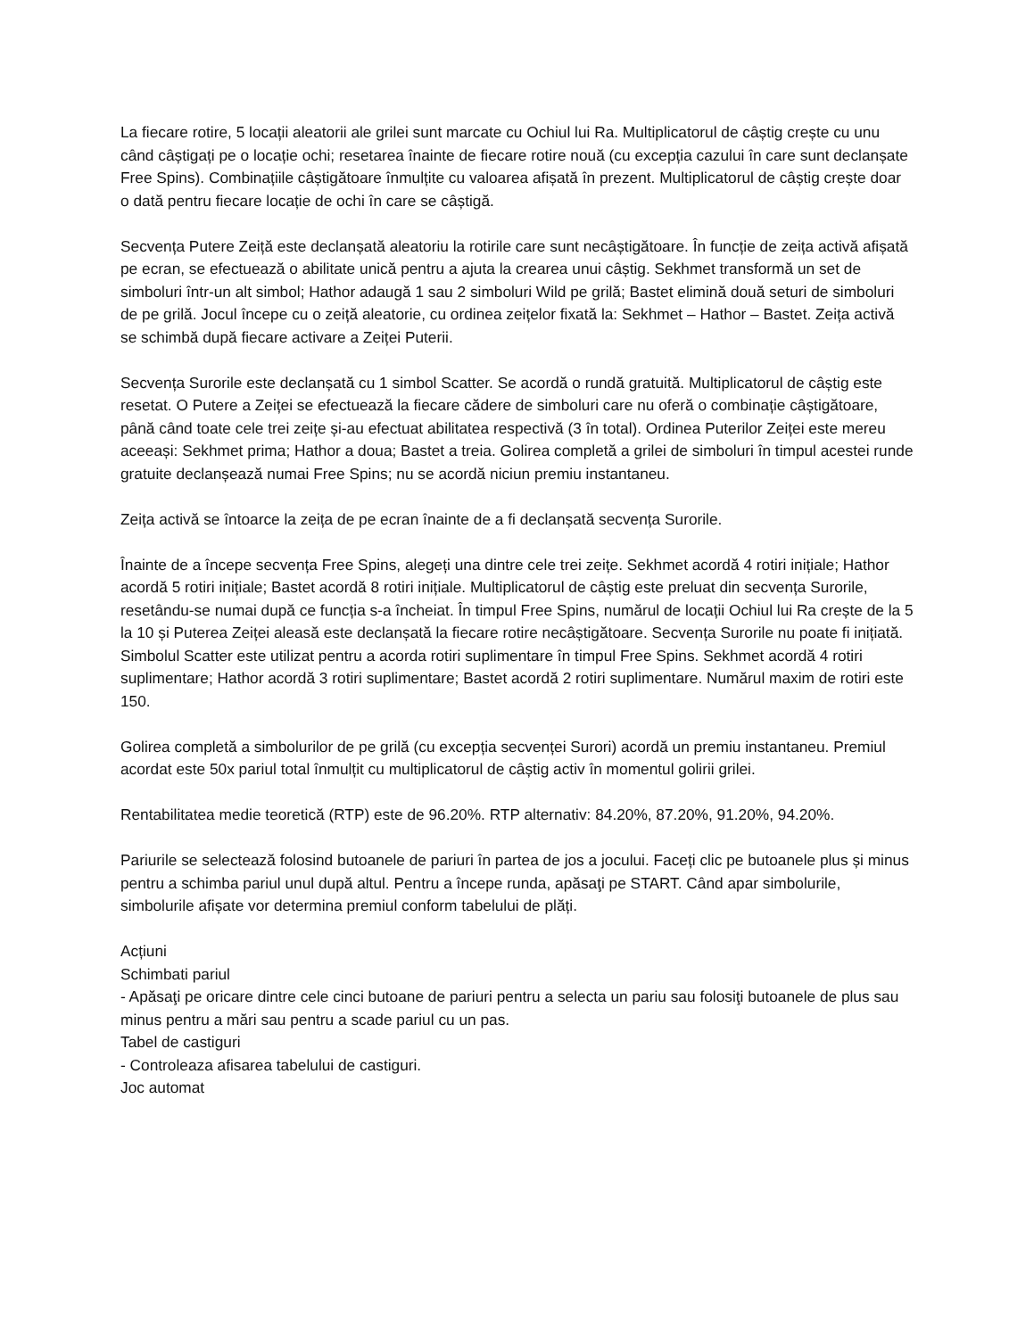La fiecare rotire, 5 locații aleatorii ale grilei sunt marcate cu Ochiul lui Ra. Multiplicatorul de câștig crește cu unu când câștigați pe o locație ochi; resetarea înainte de fiecare rotire nouă (cu excepția cazului în care sunt declanșate Free Spins). Combinațiile câștigătoare înmulțite cu valoarea afișată în prezent. Multiplicatorul de câștig crește doar o dată pentru fiecare locație de ochi în care se câștigă.
Secvența Putere Zeiță este declanșată aleatoriu la rotirile care sunt necâștigătoare. În funcție de zeița activă afișată pe ecran, se efectuează o abilitate unică pentru a ajuta la crearea unui câștig. Sekhmet transformă un set de simboluri într-un alt simbol; Hathor adaugă 1 sau 2 simboluri Wild pe grilă; Bastet elimină două seturi de simboluri de pe grilă. Jocul începe cu o zeiță aleatorie, cu ordinea zeițelor fixată la: Sekhmet – Hathor – Bastet. Zeița activă se schimbă după fiecare activare a Zeiței Puterii.
Secvența Surorile este declanșată cu 1 simbol Scatter. Se acordă o rundă gratuită. Multiplicatorul de câștig este resetat. O Putere a Zeiței se efectuează la fiecare cădere de simboluri care nu oferă o combinație câștigătoare, până când toate cele trei zeițe și-au efectuat abilitatea respectivă (3 în total). Ordinea Puterilor Zeiței este mereu aceeași: Sekhmet prima; Hathor a doua; Bastet a treia. Golirea completă a grilei de simboluri în timpul acestei runde gratuite declanșează numai Free Spins; nu se acordă niciun premiu instantaneu.
Zeița activă se întoarce la zeița de pe ecran înainte de a fi declanșată secvența Surorile.
Înainte de a începe secvența Free Spins, alegeți una dintre cele trei zeițe. Sekhmet acordă 4 rotiri inițiale; Hathor acordă 5 rotiri inițiale; Bastet acordă 8 rotiri inițiale. Multiplicatorul de câștig este preluat din secvența Surorile, resetându-se numai după ce funcția s-a încheiat. În timpul Free Spins, numărul de locații Ochiul lui Ra crește de la 5 la 10 și Puterea Zeiței aleasă este declanșată la fiecare rotire necâștigătoare. Secvența Surorile nu poate fi inițiată. Simbolul Scatter este utilizat pentru a acorda rotiri suplimentare în timpul Free Spins. Sekhmet acordă 4 rotiri suplimentare; Hathor acordă 3 rotiri suplimentare; Bastet acordă 2 rotiri suplimentare. Numărul maxim de rotiri este 150.
Golirea completă a simbolurilor de pe grilă (cu excepția secvenței Surori) acordă un premiu instantaneu. Premiul acordat este 50x pariul total înmulțit cu multiplicatorul de câștig activ în momentul golirii grilei.
Rentabilitatea medie teoretică (RTP) este de 96.20%. RTP alternativ: 84.20%, 87.20%, 91.20%, 94.20%.
Pariurile se selectează folosind butoanele de pariuri în partea de jos a jocului. Faceți clic pe butoanele plus și minus pentru a schimba pariul unul după altul. Pentru a începe runda, apăsaţi pe START. Când apar simbolurile, simbolurile afișate vor determina premiul conform tabelului de plăți.
Acțiuni
Schimbati pariul
- Apăsaţi pe oricare dintre cele cinci butoane de pariuri pentru a selecta un pariu sau folosiţi butoanele de plus sau minus pentru a mări sau pentru a scade pariul cu un pas.
Tabel de castiguri
- Controleaza afisarea tabelului de castiguri.
Joc automat